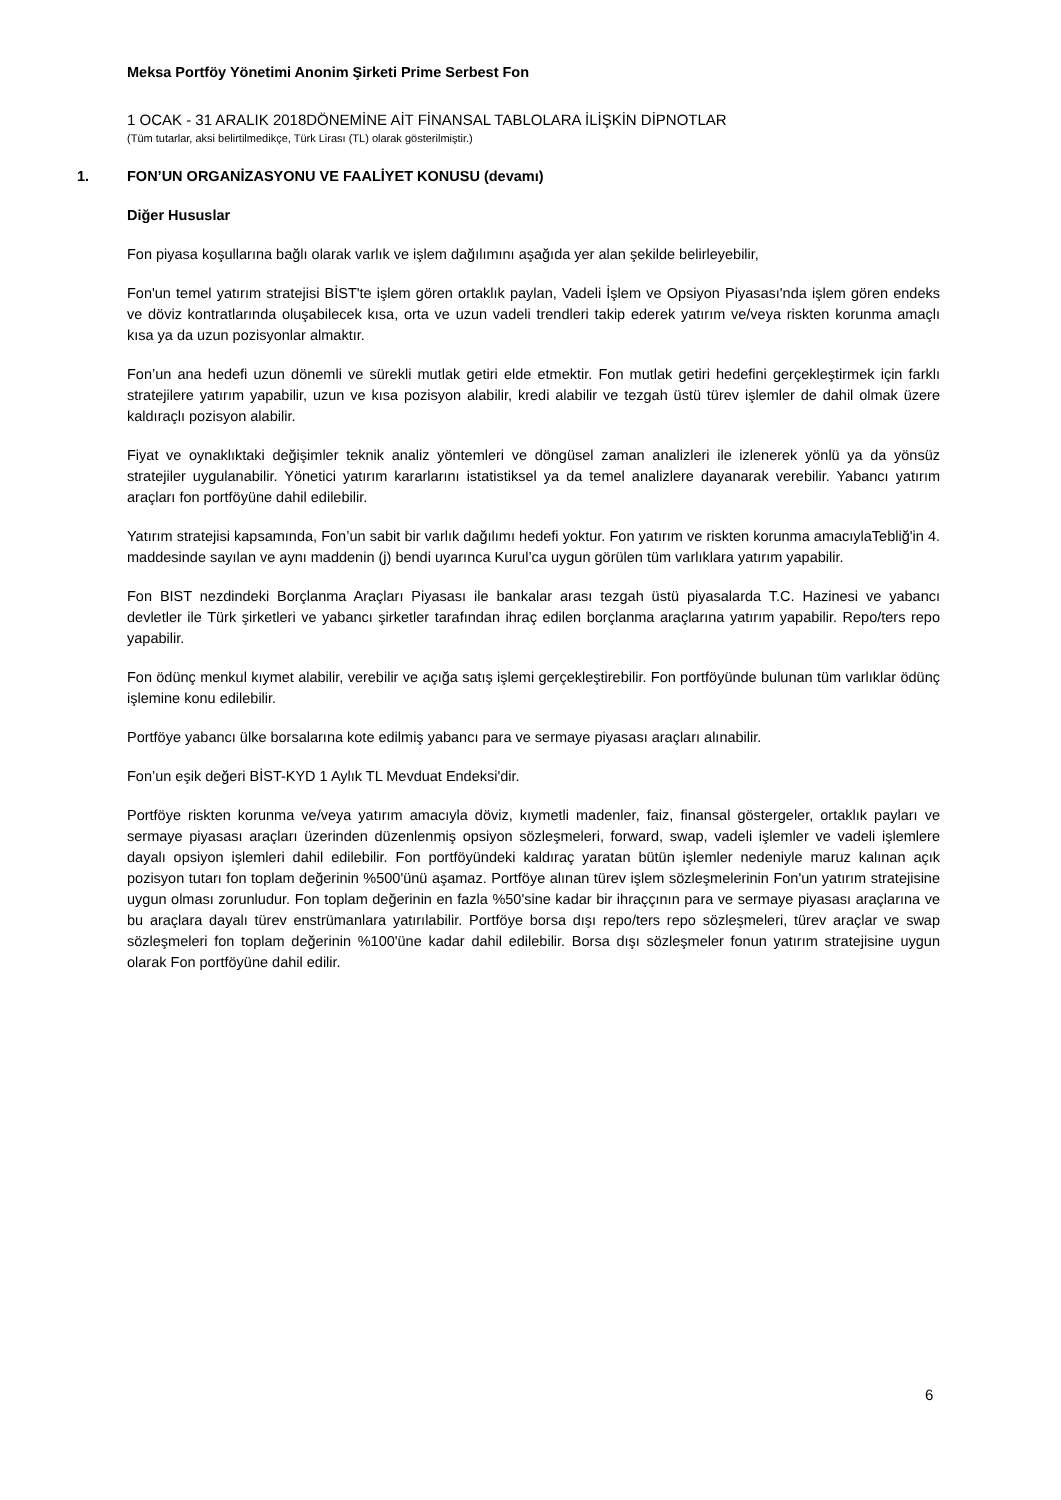Meksa Portföy Yönetimi Anonim Şirketi Prime Serbest Fon
1 OCAK - 31 ARALIK 2018DÖNEMİNE AİT FİNANSAL TABLOLARA İLİŞKİN DİPNOTLAR
(Tüm tutarlar, aksi belirtilmedikçe, Türk Lirası (TL) olarak gösterilmiştir.)
1. FON’UN ORGANİZASYONU VE FAALİYET KONUSU (devamı)
Diğer Hususlar
Fon piyasa koşullarına bağlı olarak varlık ve işlem dağılımını aşağıda yer alan şekilde belirleyebilir,
Fon'un temel yatırım stratejisi BİST'te işlem gören ortaklık paylan, Vadeli İşlem ve Opsiyon Piyasası'nda işlem gören endeks ve döviz kontratlarında oluşabilecek kısa, orta ve uzun vadeli trendleri takip ederek yatırım ve/veya riskten korunma amaçlı kısa ya da uzun pozisyonlar almaktır.
Fon’un ana hedefi uzun dönemli ve sürekli mutlak getiri elde etmektir. Fon mutlak getiri hedefini gerçekleştirmek için farklı stratejilere yatırım yapabilir, uzun ve kısa pozisyon alabilir, kredi alabilir ve tezgah üstü türev işlemler de dahil olmak üzere kaldıraçlı pozisyon alabilir.
Fiyat ve oynaklıktaki değişimler teknik analiz yöntemleri ve döngüsel zaman analizleri ile izlenerek yönlü ya da yönsüz stratejiler uygulanabilir. Yönetici yatırım kararlarını istatistiksel ya da temel analizlere dayanarak verebilir. Yabancı yatırım araçları fon portföyüne dahil edilebilir.
Yatırım stratejisi kapsamında, Fon’un sabit bir varlık dağılımı hedefi yoktur. Fon yatırım ve riskten korunma amacıylaTebliğ'in 4. maddesinde sayılan ve aynı maddenin (j) bendi uyarınca Kurul’ca uygun görülen tüm varlıklara yatırım yapabilir.
Fon BIST nezdindeki Borçlanma Araçları Piyasası ile bankalar arası tezgah üstü piyasalarda T.C. Hazinesi ve yabancı devletler ile Türk şirketleri ve yabancı şirketler tarafından ihraç edilen borçlanma araçlarına yatırım yapabilir. Repo/ters repo yapabilir.
Fon ödünç menkul kıymet alabilir, verebilir ve açığa satış işlemi gerçekleştirebilir. Fon portföyünde bulunan tüm varlıklar ödünç işlemine konu edilebilir.
Portföye yabancı ülke borsalarına kote edilmiş yabancı para ve sermaye piyasası araçları alınabilir.
Fon’un eşik değeri BİST-KYD 1 Aylık TL Mevduat Endeksi'dir.
Portföye riskten korunma ve/veya yatırım amacıyla döviz, kıymetli madenler, faiz, finansal göstergeler, ortaklık payları ve sermaye piyasası araçları üzerinden düzenlenmiş opsiyon sözleşmeleri, forward, swap, vadeli işlemler ve vadeli işlemlere dayalı opsiyon işlemleri dahil edilebilir. Fon portföyündeki kaldıraç yaratan bütün işlemler nedeniyle maruz kalınan açık pozisyon tutarı fon toplam değerinin %500'ünü aşamaz. Portföye alınan türev işlem sözleşmelerinin Fon'un yatırım stratejisine uygun olması zorunludur. Fon toplam değerinin en fazla %50'sine kadar bir ihraççının para ve sermaye piyasası araçlarına ve bu araçlara dayalı türev enstrümanlara yatırılabilir. Portföye borsa dışı repo/ters repo sözleşmeleri, türev araçlar ve swap sözleşmeleri fon toplam değerinin %100'üne kadar dahil edilebilir. Borsa dışı sözleşmeler fonun yatırım stratejisine uygun olarak Fon portföyüne dahil edilir.
6